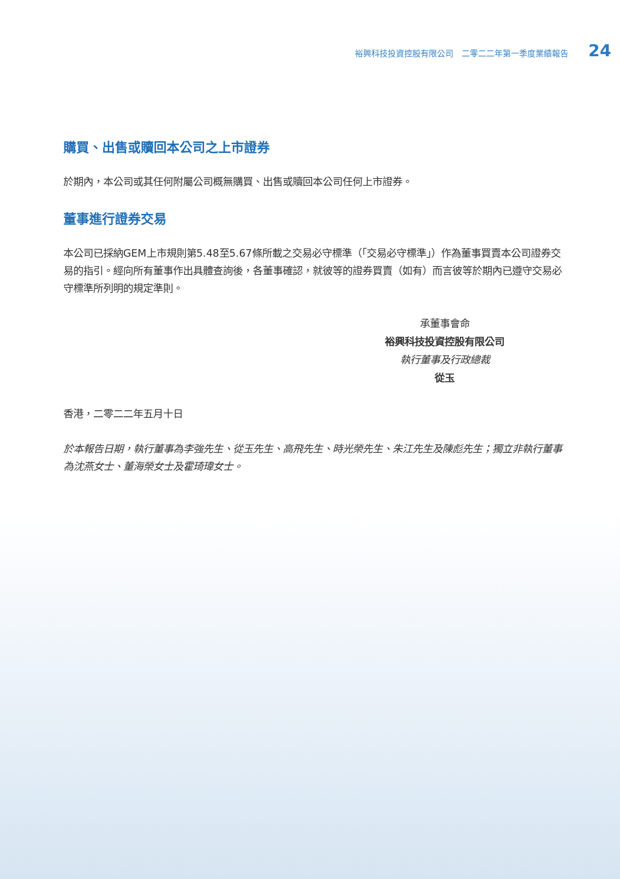裕興科技投資控股有限公司　二零二二年第一季度業績報告 24
購買、出售或贖回本公司之上市證券
於期內，本公司或其任何附屬公司概無購買、出售或贖回本公司任何上市證券。
董事進行證券交易
本公司已採納GEM上市規則第5.48至5.67條所載之交易必守標準（「交易必守標準」）作為董事買賣本公司證券交易的指引。經向所有董事作出具體查詢後，各董事確認，就彼等的證券買賣（如有）而言彼等於期內已遵守交易必守標準所列明的規定準則。
承董事會命
裕興科技投資控股有限公司
執行董事及行政總裁
從玉
香港，二零二二年五月十日
於本報告日期，執行董事為李強先生、從玉先生、高飛先生、時光榮先生、朱江先生及陳彪先生；獨立非執行董事為沈燕女士、董海榮女士及霍琦瑋女士。